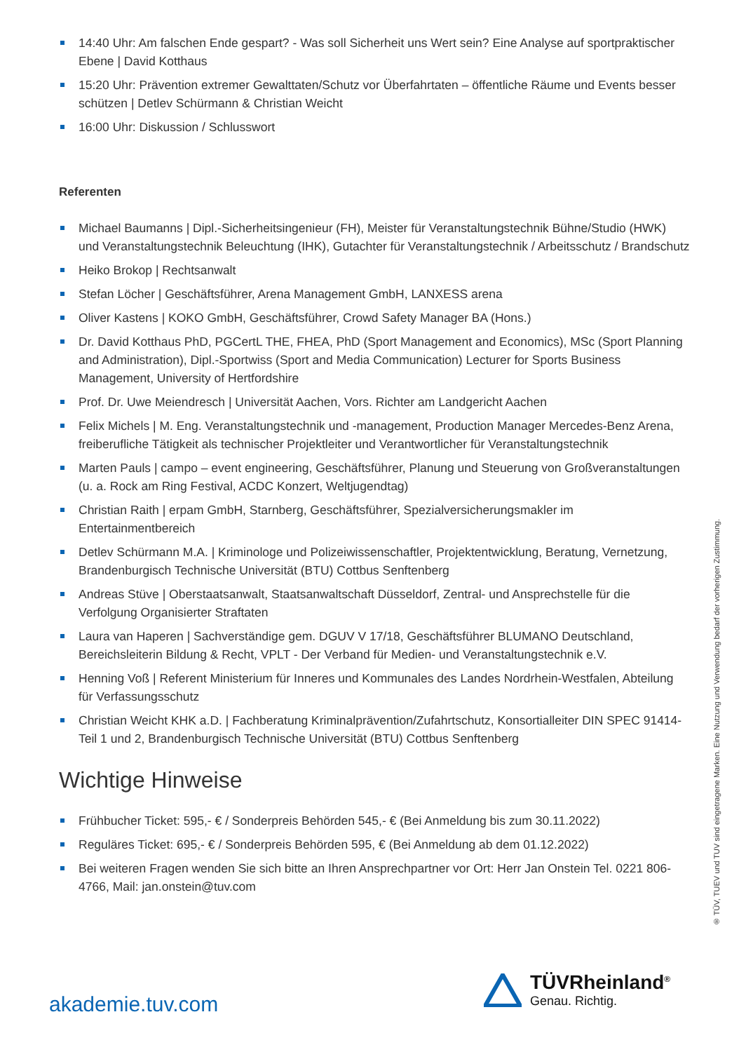14:40 Uhr: Am falschen Ende gespart? - Was soll Sicherheit uns Wert sein? Eine Analyse auf sportpraktischer Ebene | David Kotthaus
15:20 Uhr: Prävention extremer Gewalttaten/Schutz vor Überfahrtaten – öffentliche Räume und Events besser schützen | Detlev Schürmann & Christian Weicht
16:00 Uhr: Diskussion / Schlusswort
Referenten
Michael Baumanns | Dipl.-Sicherheitsingenieur (FH), Meister für Veranstaltungstechnik Bühne/Studio (HWK) und Veranstaltungstechnik Beleuchtung (IHK), Gutachter für Veranstaltungstechnik / Arbeitsschutz / Brandschutz
Heiko Brokop | Rechtsanwalt
Stefan Löcher | Geschäftsführer, Arena Management GmbH, LANXESS arena
Oliver Kastens | KOKO GmbH, Geschäftsführer, Crowd Safety Manager BA (Hons.)
Dr. David Kotthaus PhD, PGCertL THE, FHEA, PhD (Sport Management and Economics), MSc (Sport Planning and Administration), Dipl.-Sportwiss (Sport and Media Communication) Lecturer for Sports Business Management, University of Hertfordshire
Prof. Dr. Uwe Meiendresch | Universität Aachen, Vors. Richter am Landgericht Aachen
Felix Michels | M. Eng. Veranstaltungstechnik und -management, Production Manager Mercedes-Benz Arena, freiberufliche Tätigkeit als technischer Projektleiter und Verantwortlicher für Veranstaltungstechnik
Marten Pauls | campo – event engineering, Geschäftsführer, Planung und Steuerung von Großveranstaltungen (u. a. Rock am Ring Festival, ACDC Konzert, Weltjugendtag)
Christian Raith | erpam GmbH, Starnberg, Geschäftsführer, Spezialversicherungsmakler im Entertainmentbereich
Detlev Schürmann M.A. | Kriminologe und Polizeiwissenschaftler, Projektentwicklung, Beratung, Vernetzung, Brandenburgisch Technische Universität (BTU) Cottbus Senftenberg
Andreas Stüve | Oberstaatsanwalt, Staatsanwaltschaft Düsseldorf, Zentral- und Ansprechstelle für die Verfolgung Organisierter Straftaten
Laura van Haperen | Sachverständige gem. DGUV V 17/18, Geschäftsführer BLUMANO Deutschland, Bereichsleiterin Bildung & Recht, VPLT - Der Verband für Medien- und Veranstaltungstechnik e.V.
Henning Voß | Referent Ministerium für Inneres und Kommunales des Landes Nordrhein-Westfalen, Abteilung für Verfassungsschutz
Christian Weicht KHK a.D. | Fachberatung Kriminalprävention/Zufahrtschutz, Konsortialleiter DIN SPEC 91414-Teil 1 und 2, Brandenburgisch Technische Universität (BTU) Cottbus Senftenberg
Wichtige Hinweise
Frühbucher Ticket: 595,- € / Sonderpreis Behörden 545,- € (Bei Anmeldung bis zum 30.11.2022)
Reguläres Ticket: 695,- € / Sonderpreis Behörden 595, € (Bei Anmeldung ab dem 01.12.2022)
Bei weiteren Fragen wenden Sie sich bitte an Ihren Ansprechpartner vor Ort: Herr Jan Onstein Tel. 0221 806-4766, Mail: jan.onstein@tuv.com
® TÜV, TUEV und TUV sind eingetragene Marken. Eine Nutzung und Verwendung bedarf der vorherigen Zustimmung.
akademie.tuv.com
TÜVRheinland<sup>®</sup>
Genau. Richtig.